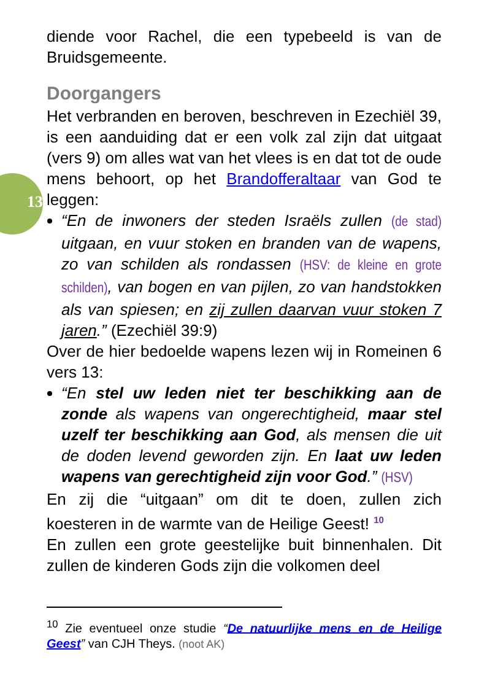13
diende voor Rachel, die een typebeeld is van de Bruidsgemeente.
Doorgangers
Het verbranden en beroven, beschreven in Ezechiël 39, is een aanduiding dat er een volk zal zijn dat uitgaat (vers 9) om alles wat van het vlees is en dat tot de oude mens behoort, op het Brandofferaltaar van God te leggen:
“En de inwoners der steden Israëls zullen (de stad) uitgaan, en vuur stoken en branden van de wapens, zo van schilden als rondassen (HSV: de kleine en grote schilden), van bogen en van pijlen, zo van handstokken als van spiesen; en zij zullen daarvan vuur stoken 7 jaren.” (Ezechiël 39:9)
Over de hier bedoelde wapens lezen wij in Romeinen 6 vers 13:
“En stel uw leden niet ter beschikking aan de zonde als wapens van ongerechtigheid, maar stel uzelf ter beschikking aan God, als mensen die uit de doden levend geworden zijn. En laat uw leden wapens van gerechtigheid zijn voor God.” (HSV)
En zij die “uitgaan” om dit te doen, zullen zich koesteren in de warmte van de Heilige Geest! <sup>10</sup>
En zullen een grote geestelijke buit binnenhalen. Dit zullen de kinderen Gods zijn die volkomen deel
<sup>10</sup> Zie eventueel onze studie “De natuurlijke mens en de Heilige Geest” van CJH Theys. (noot AK)